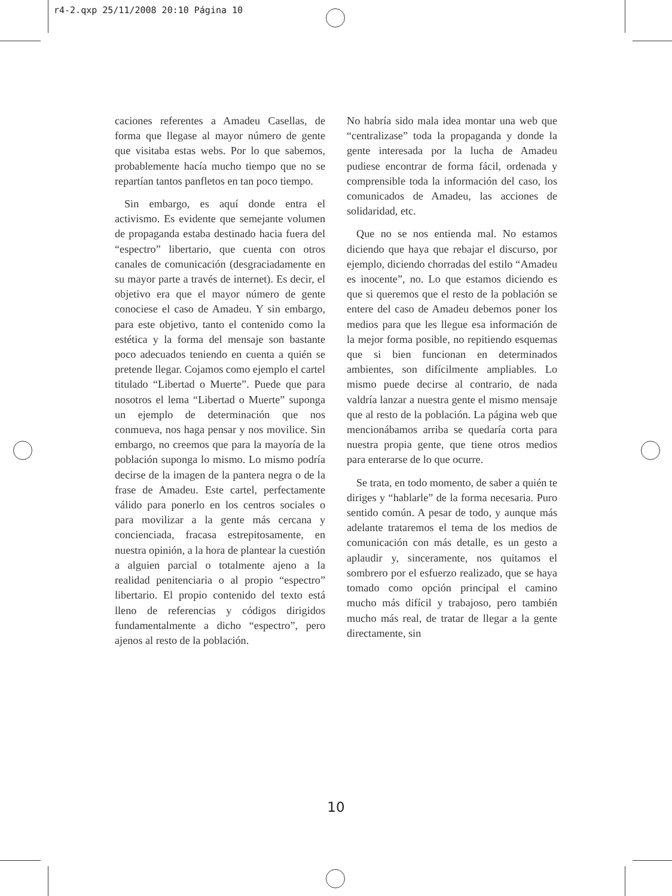r4-2.qxp 25/11/2008 20:10 Página 10
caciones referentes a Amadeu Casellas, de forma que llegase al mayor número de gente que visitaba estas webs. Por lo que sabemos, probablemente hacía mucho tiempo que no se repartían tantos panfletos en tan poco tiempo.
Sin embargo, es aquí donde entra el activismo. Es evidente que semejante volumen de propaganda estaba destinado hacia fuera del “espectro” libertario, que cuenta con otros canales de comunicación (desgraciadamente en su mayor parte a través de internet). Es decir, el objetivo era que el mayor número de gente conociese el caso de Amadeu. Y sin embargo, para este objetivo, tanto el contenido como la estética y la forma del mensaje son bastante poco adecuados teniendo en cuenta a quién se pretende llegar. Cojamos como ejemplo el cartel titulado “Libertad o Muerte”. Puede que para nosotros el lema “Libertad o Muerte” suponga un ejemplo de determinación que nos conmueva, nos haga pensar y nos movilice. Sin embargo, no creemos que para la mayoría de la población suponga lo mismo. Lo mismo podría decirse de la imagen de la pantera negra o de la frase de Amadeu. Este cartel, perfectamente válido para ponerlo en los centros sociales o para movilizar a la gente más cercana y concienciada, fracasa estrepitosamente, en nuestra opinión, a la hora de plantear la cuestión a alguien parcial o totalmente ajeno a la realidad penitenciaria o al propio “espectro” libertario. El propio contenido del texto está lleno de referencias y códigos dirigidos fundamentalmente a dicho “espectro”, pero ajenos al resto de la población.
No habría sido mala idea montar una web que “centralizase” toda la propaganda y donde la gente interesada por la lucha de Amadeu pudiese encontrar de forma fácil, ordenada y comprensible toda la información del caso, los comunicados de Amadeu, las acciones de solidaridad, etc.
Que no se nos entienda mal. No estamos diciendo que haya que rebajar el discurso, por ejemplo, diciendo chorradas del estilo “Amadeu es inocente”, no. Lo que estamos diciendo es que si queremos que el resto de la población se entere del caso de Amadeu debemos poner los medios para que les llegue esa información de la mejor forma posible, no repitiendo esquemas que si bien funcionan en determinados ambientes, son difícilmente ampliables. Lo mismo puede decirse al contrario, de nada valdría lanzar a nuestra gente el mismo mensaje que al resto de la población. La página web que mencionábamos arriba se quedaría corta para nuestra propia gente, que tiene otros medios para enterarse de lo que ocurre.
Se trata, en todo momento, de saber a quién te diriges y “hablarle” de la forma necesaria. Puro sentido común. A pesar de todo, y aunque más adelante trataremos el tema de los medios de comunicación con más detalle, es un gesto a aplaudir y, sinceramente, nos quitamos el sombrero por el esfuerzo realizado, que se haya tomado como opción principal el camino mucho más difícil y trabajoso, pero también mucho más real, de tratar de llegar a la gente directamente, sin
10